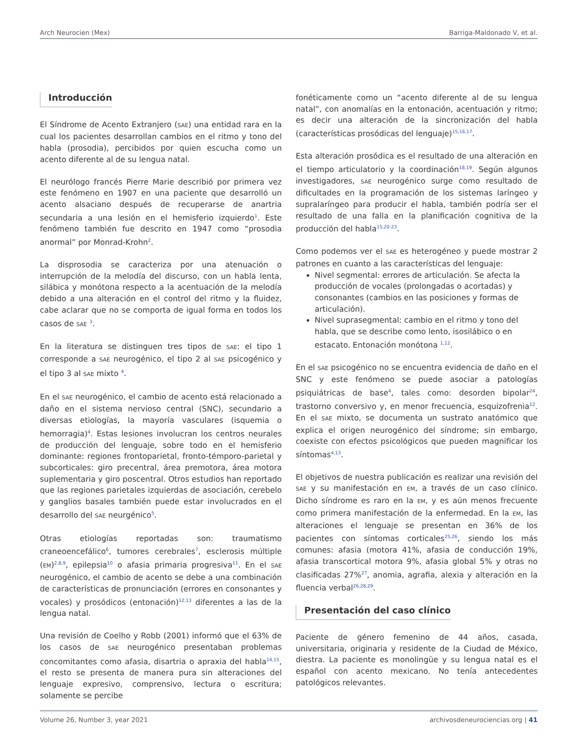Arch Neurocien (Mex) Barriga-Maldonado V, et al.
Introducción
El Síndrome de Acento Extranjero (SAE) una entidad rara en la cual los pacientes desarrollan cambios en el ritmo y tono del habla (prosodia), percibidos por quien escucha como un acento diferente al de su lengua natal.
El neurólogo francés Pierre Marie describió por primera vez este fenómeno en 1907 en una paciente que desarrolló un acento alsaciano después de recuperarse de anartria secundaria a una lesión en el hemisferio izquierdo<sup>1</sup>. Este fenómeno también fue descrito en 1947 como “prosodia anormal” por Monrad-Krohn<sup>2</sup>.
La disprosodia se caracteriza por una atenuación o interrupción de la melodía del discurso, con un habla lenta, silábica y monótona respecto a la acentuación de la melodía debido a una alteración en el control del ritmo y la fluidez, cabe aclarar que no se comporta de igual forma en todos los casos de SAE <sup>3</sup>.
En la literatura se distinguen tres tipos de SAE: el tipo 1 corresponde a SAE neurogénico, el tipo 2 al SAE psicogénico y el tipo 3 al SAE mixto <sup>4</sup>.
En el SAE neurogénico, el cambio de acento está relacionado a daño en el sistema nervioso central (SNC), secundario a diversas etiologías, la mayoría vasculares (isquemia o hemorragia)<sup>4</sup>. Estas lesiones involucran los centros neurales de producción del lenguaje, sobre todo en el hemisferio dominante: regiones frontoparietal, fronto-témporo-parietal y subcorticales: giro precentral, área premotora, área motora suplementaria y giro poscentral. Otros estudios han reportado que las regiones parietales izquierdas de asociación, cerebelo y ganglios basales también puede estar involucrados en el desarrollo del SAE neurgénico<sup>5</sup>.
Otras etiologías reportadas son: traumatismo craneoencefálico<sup>6</sup>, tumores cerebrales<sup>7</sup>, esclerosis múltiple (EM)<sup>2,8,9</sup>, epilepsia<sup>10</sup> o afasia primaria progresiva<sup>11</sup>. En el SAE neurogénico, el cambio de acento se debe a una combinación de características de pronunciación (errores en consonantes y vocales) y prosódicos (entonación)<sup>12,13</sup> diferentes a las de la lengua natal.
Una revisión de Coelho y Robb (2001) informó que el 63% de los casos de SAE neurogénico presentaban problemas concomitantes como afasia, disartria o apraxia del habla<sup>14,15</sup>, el resto se presenta de manera pura sin alteraciones del lenguaje expresivo, comprensivo, lectura o escritura; solamente se percibe
fonéticamente como un “acento diferente al de su lengua natal”, con anomalías en la entonación, acentuación y ritmo; es decir una alteración de la sincronización del habla (características prosódicas del lenguaje)<sup>15,16,17</sup>.
Esta alteración prosódica es el resultado de una alteración en el tiempo articulatorio y la coordinación<sup>18,19</sup>. Según algunos investigadores, SAE neurogénico surge como resultado de dificultades en la programación de los sistemas laríngeo y supralaríngeo para producir el habla, también podría ser el resultado de una falla en la planificación cognitiva de la producción del habla<sup>15,20-23</sup>.
Como podemos ver el SAE es heterogéneo y puede mostrar 2 patrones en cuanto a las características del lenguaje:
Nivel segmental: errores de articulación. Se afecta la producción de vocales (prolongadas o acortadas) y consonantes (cambios en las posiciones y formas de articulación).
Nivel suprasegmental: cambio en el ritmo y tono del habla, que se describe como lento, isosilábico o en estacato. Entonación monótona <sup>1,12</sup>.
En el SAE psicogénico no se encuentra evidencia de daño en el SNC y este fenómeno se puede asociar a patologías psiquiátricas de base<sup>4</sup>, tales como: desorden bipolar<sup>24</sup>, trastorno conversivo y, en menor frecuencia, esquizofrenia<sup>12</sup>. En el SAE mixto, se documenta un sustrato anatómico que explica el origen neurogénico del síndrome; sin embargo, coexiste con efectos psicológicos que pueden magnificar los síntomas<sup>4,13</sup>.
El objetivos de nuestra publicación es realizar una revisión del SAE y su manifestación en EM, a través de un caso clínico. Dicho síndrome es raro en la EM, y es aún menos frecuente como primera manifestación de la enfermedad. En la EM, las alteraciones el lenguaje se presentan en 36% de los pacientes con síntomas corticales<sup>25,26</sup>, siendo los más comunes: afasia (motora 41%, afasia de conducción 19%, afasia transcortical motora 9%, afasia global 5% y otras no clasificadas 27%<sup>27</sup>, anomia, agrafia, alexia y alteración en la fluencia verbal<sup>26,28,29</sup>.
Presentación del caso clínico
Paciente de género femenino de 44 años, casada, universitaria, originaria y residente de la Ciudad de México, diestra. La paciente es monolingüe y su lengua natal es el español con acento mexicano. No tenía antecedentes patológicos relevantes.
Volume 26, Number 3, year 2021 archivosdeneurociencias.org | 41